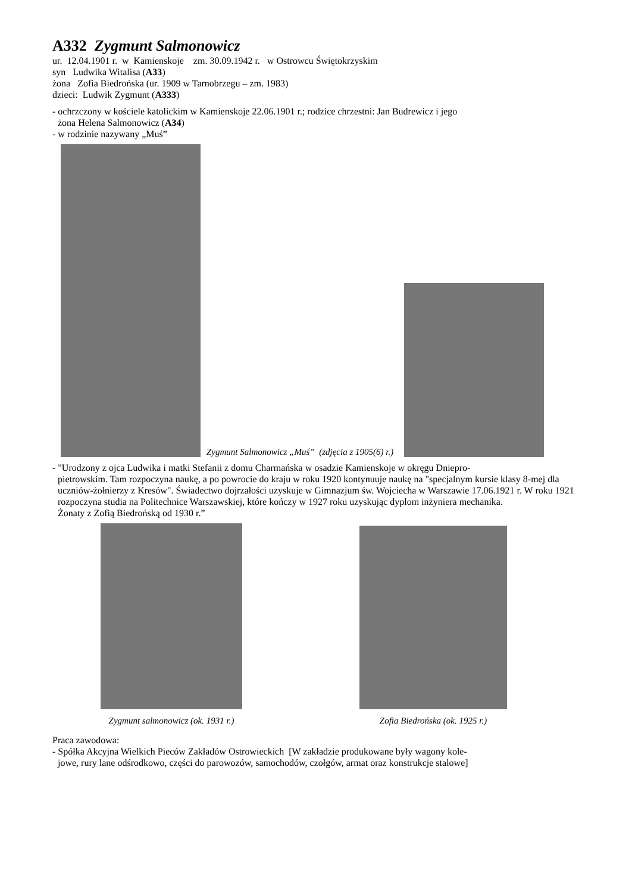A332 Zygmunt Salmonowicz
ur. 12.04.1901 r. w Kamienskoje zm. 30.09.1942 r. w Ostrowcu Świętokrzyskim
syn Ludwika Witalisa (A33)
żona Zofia Biedrońska (ur. 1909 w Tarnobrzegu – zm. 1983)
dzieci: Ludwik Zygmunt (A333)
- ochrzczony w kościele katolickim w Kamienskoje 22.06.1901 r.; rodzice chrzestni: Jan Budrewicz i jego
żona Helena Salmonowicz (A34)
- w rodzinie nazywany „Muś”
Zygmunt Salmonowicz „Muś” (zdjęcia z 1905(6) r.)
- "Urodzony z ojca Ludwika i matki Stefanii z domu Charmańska w osadzie Kamienskoje w okręgu Dniepro-
pietrowskim. Tam rozpoczyna naukę, a po powrocie do kraju w roku 1920 kontynuuje naukę na "specjalnym kursie klasy 8-mej dla uczniów-żołnierzy z Kresów". Świadectwo dojrzałości uzyskuje w Gimnazjum św. Wojciecha w Warszawie 17.06.1921 r. W roku 1921 rozpoczyna studia na Politechnice Warszawskiej, które kończy w 1927 roku uzyskując dyplom inżyniera mechanika.
Żonaty z Zofią Biedrońską od 1930 r.”
Zygmunt salmonowicz (ok. 1931 r.) Zofia Biedrońska (ok. 1925 r.)
Praca zawodowa:
- Spółka Akcyjna Wielkich Pieców Zakładów Ostrowieckich [W zakładzie produkowane były wagony kole-
jowe, rury lane odśrodkowo, części do parowozów, samochodów, czołgów, armat oraz konstrukcje stalowe]